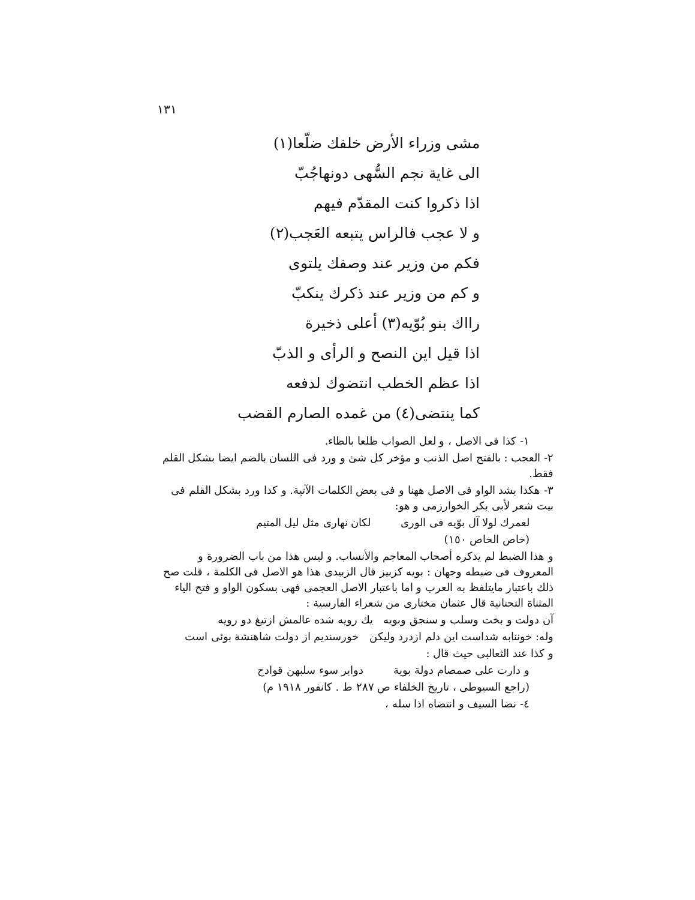١٣١
مشى وزراء الأرض خلفك ضلّعا(١)
الى غاية نجم السُّهى دونهاجُبّ
اذا ذكروا كنت المقدّم فيهم
و لا عجب فالراس يتبعه العَجب(٢)
فكم من وزير عند وصفك يلتوى
و كم من وزير عند ذكرك ينكبّ
رااك بنو بُوّيه(٣) أعلى ذخيرة
اذا قيل اين النصح و الرأى و الذبّ
اذا عظم الخطب انتضوك لدفعه
كما ينتضى(٤) من غمده الصارم القضب
١- كذا فى الاصل ، و لعل الصواب ظلعا بالظاء.
٢- العجب : بالفتح اصل الذنب و مؤخر كل شئ و ورد فى اللسان بالضم ايضا بشكل القلم فقط.
٣- هكذا بشد الواو فى الاصل ههنا و فى بعض الكلمات الآتية. و كذا ورد بشكل القلم فى بيت شعر لأبى بكر الخوارزمى و هو:
لعمرك لولا آل بوّيه فى الورى لكان نهارى مثل ليل المتيم
(خاص الخاص ١٥٠)
و هذا الضبط لم يذكره أصحاب المعاجم والأنساب. و ليس هذا من باب الضرورة و المعروف فى ضبطه وجهان : بويه كزبيز قال الزبيدى هذا هو الاصل فى الكلمة ، قلت صح ذلك باعتبار مايتلفظ به العرب و اما باعتبار الاصل العجمى فهى بسكون الواو و فتح الياء المثناة التحتانية قال عثمان مختارى من شعراء الفارسية :
آن دولت و بخت وسلب و سنجق وبويه يك رويه شده عالمش ازتيغ دو رويه
وله: خوننابه شداست اين دلم ازدرد وليكن خورسنديم از دولت شاهنشة بوئى است
و كذا عند الثعالبى حيث قال :
و دارت على صمصام دولة بوية دوابر سوء سلبهن قوادح
(راجع السيوطى ، تاريخ الخلفاء ص ٢٨٧ ط . كانفور ١٩١٨ م)
٤- نضا السيف و انتضاه اذا سله ،